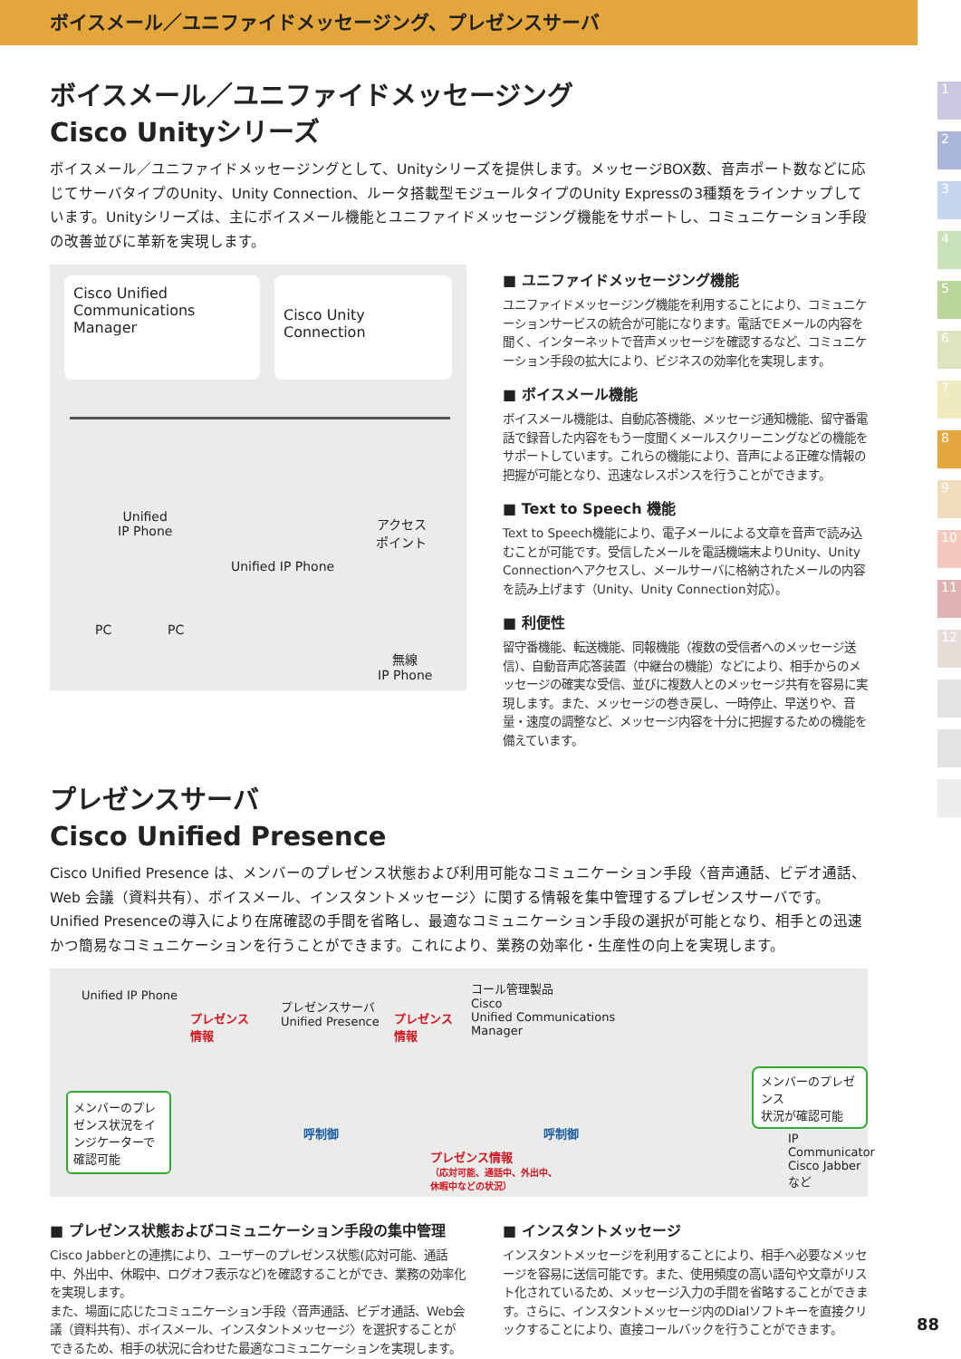ボイスメール／ユニファイドメッセージング、プレゼンスサーバ
1
2
3
4
5
6
7
8
9
10
11
12
ボイスメール／ユニファイドメッセージング
Cisco Unityシリーズ
ボイスメール／ユニファイドメッセージングとして、Unityシリーズを提供します。メッセージBOX数、音声ポート数などに応じてサーバタイプのUnity、Unity Connection、ルータ搭載型モジュールタイプのUnity Expressの3種類をラインナップしています。Unityシリーズは、主にボイスメール機能とユニファイドメッセージング機能をサポートし、コミュニケーション手段の改善並びに革新を実現します。
Cisco Unified
Communications Manager
Cisco Unity Connection
Unified
IP Phone
Unified IP Phone
アクセス
ポイント
PC PC
無線
IP Phone
■ ユニファイドメッセージング機能
ユニファイドメッセージング機能を利用することにより、コミュニケーションサービスの統合が可能になります。電話でEメールの内容を聞く、インターネットで音声メッセージを確認するなど、コミュニケーション手段の拡大により、ビジネスの効率化を実現します。
■ ボイスメール機能
ボイスメール機能は、自動応答機能、メッセージ通知機能、留守番電話で録音した内容をもう一度聞くメールスクリーニングなどの機能をサポートしています。これらの機能により、音声による正確な情報の把握が可能となり、迅速なレスポンスを行うことができます。
■ Text to Speech 機能
Text to Speech機能により、電子メールによる文章を音声で読み込むことが可能です。受信したメールを電話機端末よりUnity、Unity Connectionへアクセスし、メールサーバに格納されたメールの内容を読み上げます（Unity、Unity Connection対応）。
■ 利便性
留守番機能、転送機能、同報機能（複数の受信者へのメッセージ送信）、自動音声応答装置（中継台の機能）などにより、相手からのメッセージの確実な受信、並びに複数人とのメッセージ共有を容易に実現します。また、メッセージの巻き戻し、一時停止、早送りや、音量・速度の調整など、メッセージ内容を十分に把握するための機能を備えています。
プレゼンスサーバ
Cisco Unified Presence
Cisco Unified Presence は、メンバーのプレゼンス状態および利用可能なコミュニケーション手段〈音声通話、ビデオ通話、Web 会議（資料共有）、ボイスメール、インスタントメッセージ〉に関する情報を集中管理するプレゼンスサーバです。Unified Presenceの導入により在席確認の手間を省略し、最適なコミュニケーション手段の選択が可能となり、相手との迅速かつ簡易なコミュニケーションを行うことができます。これにより、業務の効率化・生産性の向上を実現します。
Unified IP Phone
プレゼンス
情報
プレゼンスサーバ
Unified Presence
プレゼンス
情報
コール管理製品
Cisco
Unified Communications
Manager
メンバーのプレゼンス状況をインジケーターで確認可能
呼制御 呼制御
プレゼンス情報
（応対可能、通話中、外出中、
休暇中などの状況）
メンバーのプレゼンス
状況が確認可能
IP Communicator
Cisco Jabber など
■ プレゼンス状態およびコミュニケーション手段の集中管理
Cisco Jabberとの連携により、ユーザーのプレゼンス状態(応対可能、通話中、外出中、休暇中、ログオフ表示など)を確認することができ、業務の効率化を実現します。
また、場面に応じたコミュニケーション手段〈音声通話、ビデオ通話、Web会議（資料共有）、ボイスメール、インスタントメッセージ〉を選択することができるため、相手の状況に合わせた最適なコミュニケーションを実現します。
■ インスタントメッセージ
インスタントメッセージを利用することにより、相手へ必要なメッセージを容易に送信可能です。また、使用頻度の高い語句や文章がリスト化されているため、メッセージ入力の手間を省略することができます。さらに、インスタントメッセージ内のDialソフトキーを直接クリックすることにより、直接コールバックを行うことができます。
88